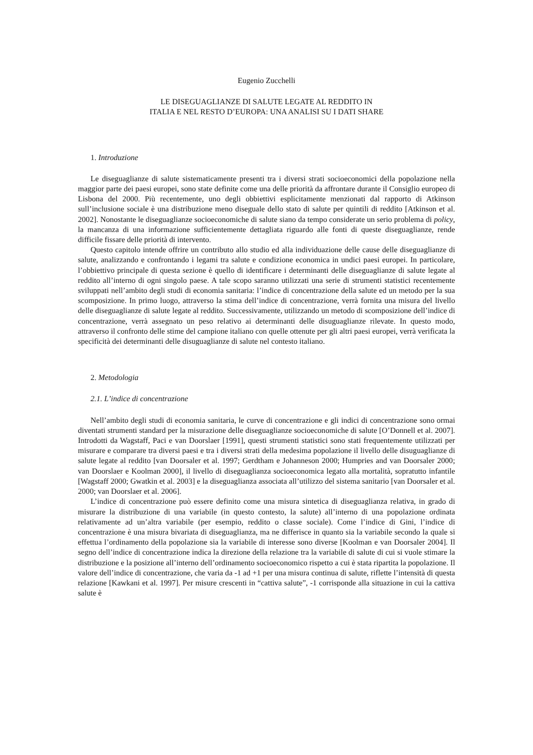Eugenio Zucchelli
LE DISEGUAGLIANZE DI SALUTE LEGATE AL REDDITO IN
ITALIA E NEL RESTO D’EUROPA: UNA ANALISI SU I DATI SHARE
1. Introduzione
Le diseguaglianze di salute sistematicamente presenti tra i diversi strati socioeconomici della popolazione nella maggior parte dei paesi europei, sono state definite come una delle priorità da affrontare durante il Consiglio europeo di Lisbona del 2000. Più recentemente, uno degli obbiettivi esplicitamente menzionati dal rapporto di Atkinson sull’inclusione sociale è una distribuzione meno diseguale dello stato di salute per quintili di reddito [Atkinson et al. 2002]. Nonostante le diseguaglianze socioeconomiche di salute siano da tempo considerate un serio problema di policy, la mancanza di una informazione sufficientemente dettagliata riguardo alle fonti di queste diseguaglianze, rende difficile fissare delle priorità di intervento.
Questo capitolo intende offrire un contributo allo studio ed alla individuazione delle cause delle diseguaglianze di salute, analizzando e confrontando i legami tra salute e condizione economica in undici paesi europei. In particolare, l’obbiettivo principale di questa sezione è quello di identificare i determinanti delle diseguaglianze di salute legate al reddito all’interno di ogni singolo paese. A tale scopo saranno utilizzati una serie di strumenti statistici recentemente sviluppati nell’ambito degli studi di economia sanitaria: l’indice di concentrazione della salute ed un metodo per la sua scomposizione. In primo luogo, attraverso la stima dell’indice di concentrazione, verrà fornita una misura del livello delle diseguaglianze di salute legate al reddito. Successivamente, utilizzando un metodo di scomposizione dell’indice di concentrazione, verrà assegnato un peso relativo ai determinanti delle disuguaglianze rilevate. In questo modo, attraverso il confronto delle stime del campione italiano con quelle ottenute per gli altri paesi europei, verrà verificata la specificità dei determinanti delle disuguaglianze di salute nel contesto italiano.
2. Metodologia
2.1. L’indice di concentrazione
Nell’ambito degli studi di economia sanitaria, le curve di concentrazione e gli indici di concentrazione sono ormai diventati strumenti standard per la misurazione delle diseguaglianze socioeconomiche di salute [O’Donnell et al. 2007]. Introdotti da Wagstaff, Paci e van Doorslaer [1991], questi strumenti statistici sono stati frequentemente utilizzati per misurare e comparare tra diversi paesi e tra i diversi strati della medesima popolazione il livello delle disuguaglianze di salute legate al reddito [van Doorsaler et al. 1997; Gerdtham e Johanneson 2000; Humpries and van Doorsaler 2000; van Doorslaer e Koolman 2000], il livello di diseguaglianza socioeconomica legato alla mortalità, sopratutto infantile [Wagstaff 2000; Gwatkin et al. 2003] e la diseguaglianza associata all’utilizzo del sistema sanitario [van Doorsaler et al. 2000; van Doorslaer et al. 2006].
L’indice di concentrazione può essere definito come una misura sintetica di diseguaglianza relativa, in grado di misurare la distribuzione di una variabile (in questo contesto, la salute) all’interno di una popolazione ordinata relativamente ad un’altra variabile (per esempio, reddito o classe sociale). Come l’indice di Gini, l’indice di concentrazione è una misura bivariata di diseguaglianza, ma ne differisce in quanto sia la variabile secondo la quale si effettua l’ordinamento della popolazione sia la variabile di interesse sono diverse [Koolman e van Doorsaler 2004]. Il segno dell’indice di concentrazione indica la direzione della relazione tra la variabile di salute di cui si vuole stimare la distribuzione e la posizione all’interno dell’ordinamento socioeconomico rispetto a cui è stata ripartita la popolazione. Il valore dell’indice di concentrazione, che varia da -1 ad +1 per una misura continua di salute, riflette l’intensità di questa relazione [Kawkani et al. 1997]. Per misure crescenti in “cattiva salute”, -1 corrisponde alla situazione in cui la cattiva salute è